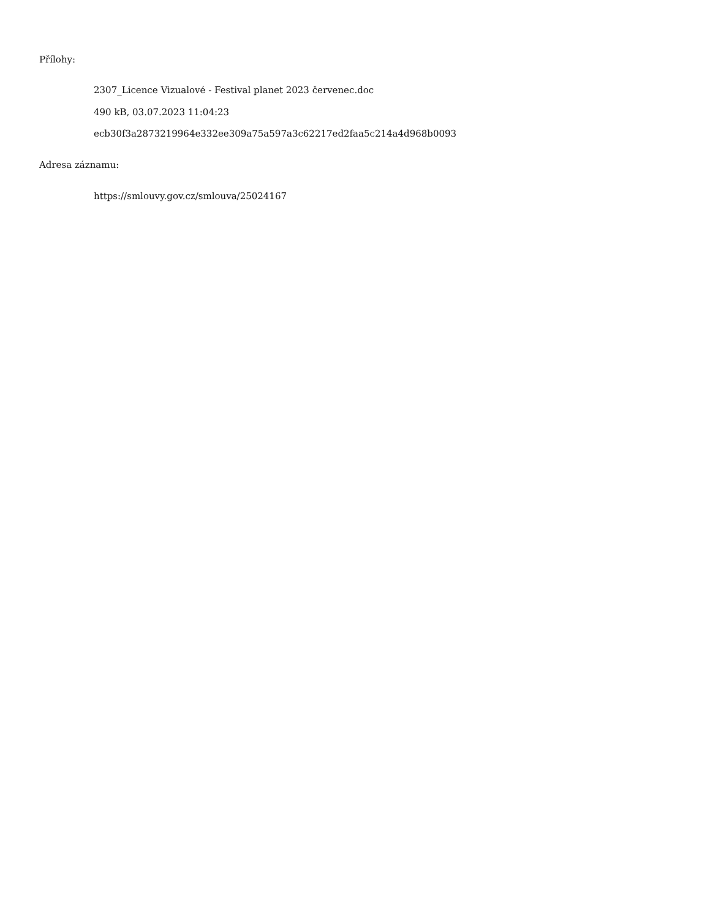Přílohy:
2307_Licence Vizualové - Festival planet 2023 červenec.doc
490 kB, 03.07.2023 11:04:23
ecb30f3a2873219964e332ee309a75a597a3c62217ed2faa5c214a4d968b0093
Adresa záznamu:
https://smlouvy.gov.cz/smlouva/25024167